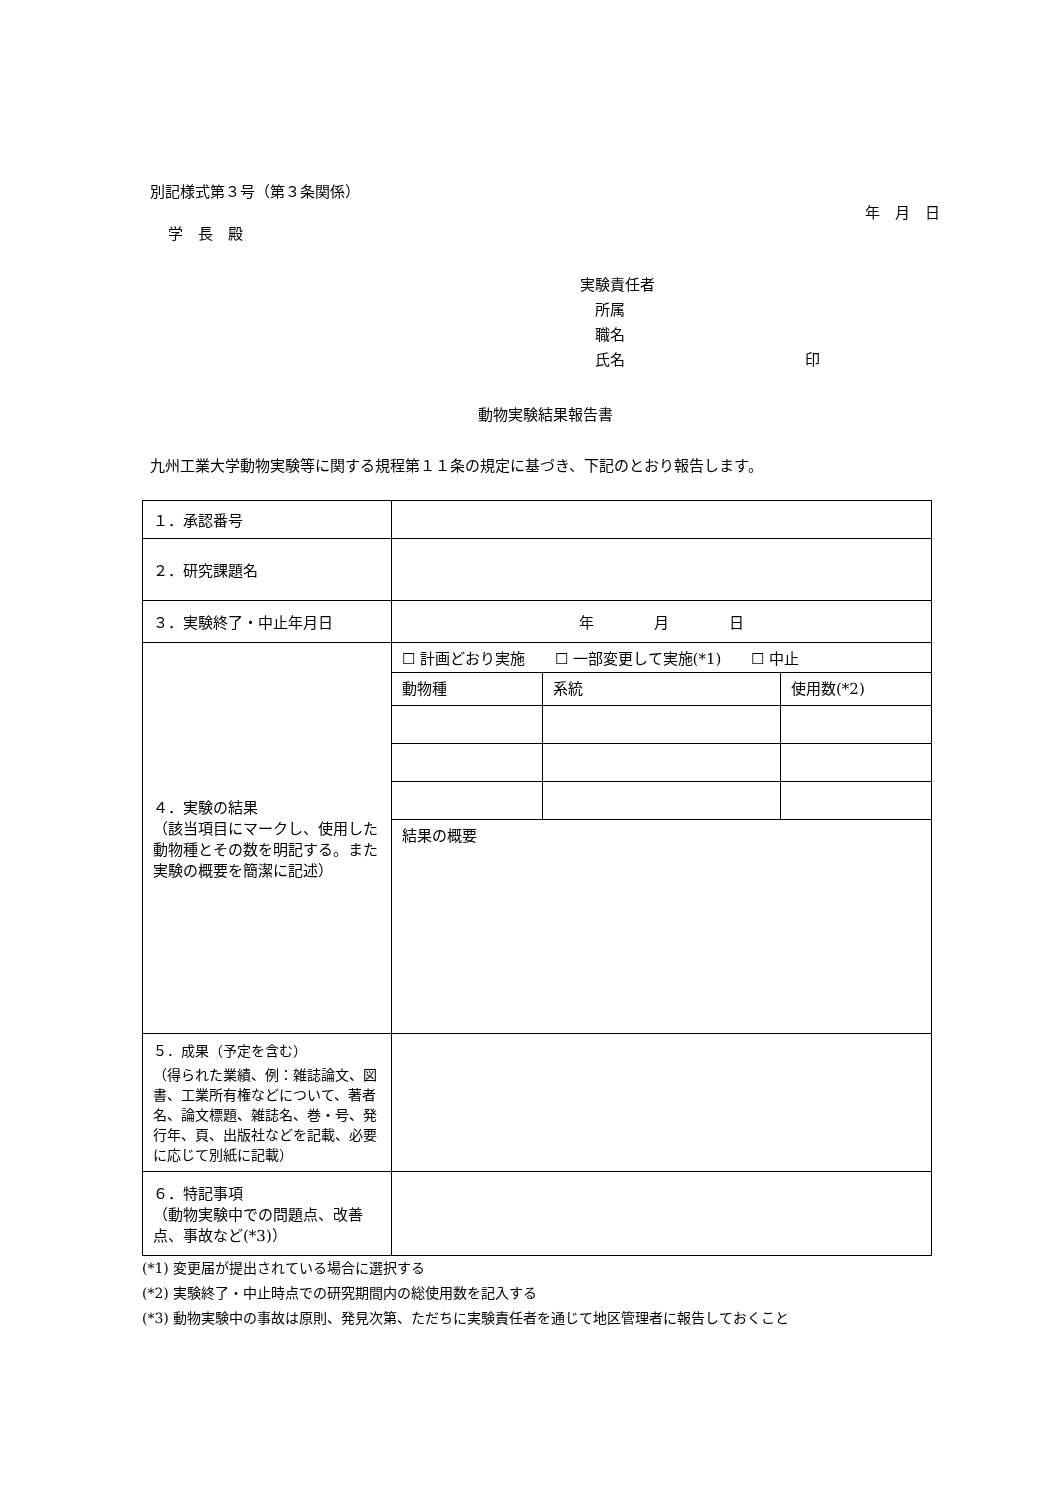別記様式第３号（第３条関係）
年　月　日
学　長　殿
実験責任者
　所属
　職名
　氏名　　　　　　　　　　　　印
動物実験結果報告書
九州工業大学動物実験等に関する規程第１１条の規定に基づき、下記のとおり報告します。
| １．承認番号 | |
| ２．研究課題名 | |
| ３．実験終了・中止年月日 | 年 月 日 |
| ４．実験の結果 （該当項目にマークし、使用した動物種とその数を明記する。また実験の概要を簡潔に記述） | ☐ 計画どおり実施 ☐ 一部変更して実施(*1) ☐ 中止 / 動物種 / 系統 / 使用数(*2) / 結果の概要 |
| ５．成果（予定を含む） （得られた業績、例：雑誌論文、図書、工業所有権などについて、著者名、論文標題、雑誌名、巻・号、発行年、頁、出版社などを記載、必要に応じて別紙に記載） | |
| ６．特記事項 （動物実験中での問題点、改善点、事故など(*3)） | |
(*1) 変更届が提出されている場合に選択する
(*2) 実験終了・中止時点での研究期間内の総使用数を記入する
(*3) 動物実験中の事故は原則、発見次第、ただちに実験責任者を通じて地区管理者に報告しておくこと